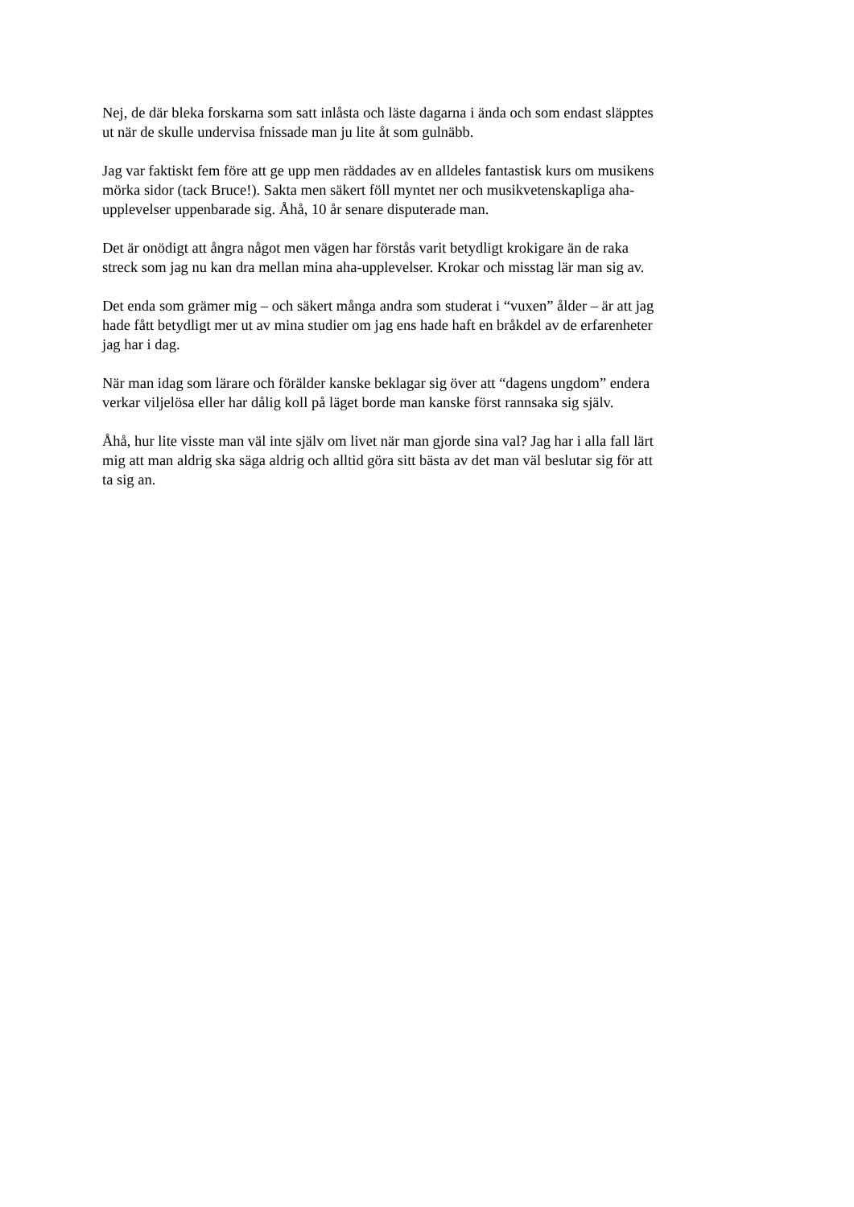Nej, de där bleka forskarna som satt inlåsta och läste dagarna i ända och som endast släpptes
ut när de skulle undervisa fnissade man ju lite åt som gulnäbb.
Jag var faktiskt fem före att ge upp men räddades av en alldeles fantastisk kurs om musikens
mörka sidor (tack Bruce!). Sakta men säkert föll myntet ner och musikvetenskapliga aha-
upplevelser uppenbarade sig. Åhå, 10 år senare disputerade man.
Det är onödigt att ångra något men vägen har förstås varit betydligt krokigare än de raka
streck som jag nu kan dra mellan mina aha-upplevelser. Krokar och misstag lär man sig av.
Det enda som grämer mig – och säkert många andra som studerat i “vuxen” ålder – är att jag
hade fått betydligt mer ut av mina studier om jag ens hade haft en bråkdel av de erfarenheter
jag har i dag.
När man idag som lärare och förälder kanske beklagar sig över att “dagens ungdom” endera
verkar viljelösa eller har dålig koll på läget borde man kanske först rannsaka sig själv.
Åhå, hur lite visste man väl inte själv om livet när man gjorde sina val? Jag har i alla fall lärt
mig att man aldrig ska säga aldrig och alltid göra sitt bästa av det man väl beslutar sig för att
ta sig an.